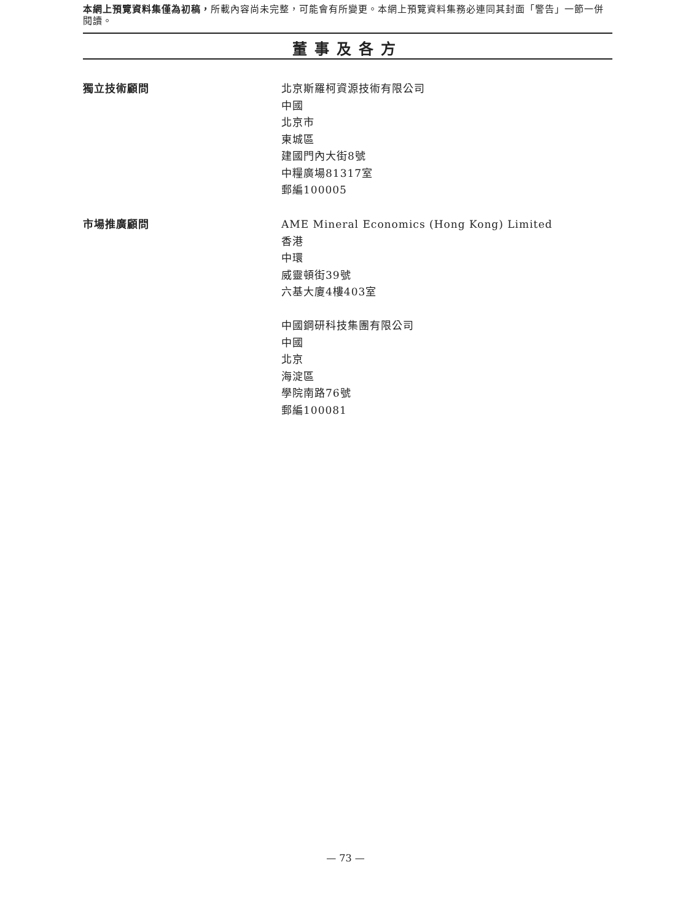本網上預覽資料集僅為初稿，所載內容尚未完整，可能會有所變更。本網上預覽資料集務必連同其封面「警告」一節一併閱讀。
董事及各方
獨立技術顧問 北京斯羅柯資源技術有限公司
中國
北京市
東城區
建國門內大街8號
中糧廣場81317室
郵編100005
市場推廣顧問 AME Mineral Economics (Hong Kong) Limited
香港
中環
威靈頓街39號
六基大廈4樓403室
中國鋼研科技集團有限公司
中國
北京
海淀區
學院南路76號
郵編100081
— 73 —